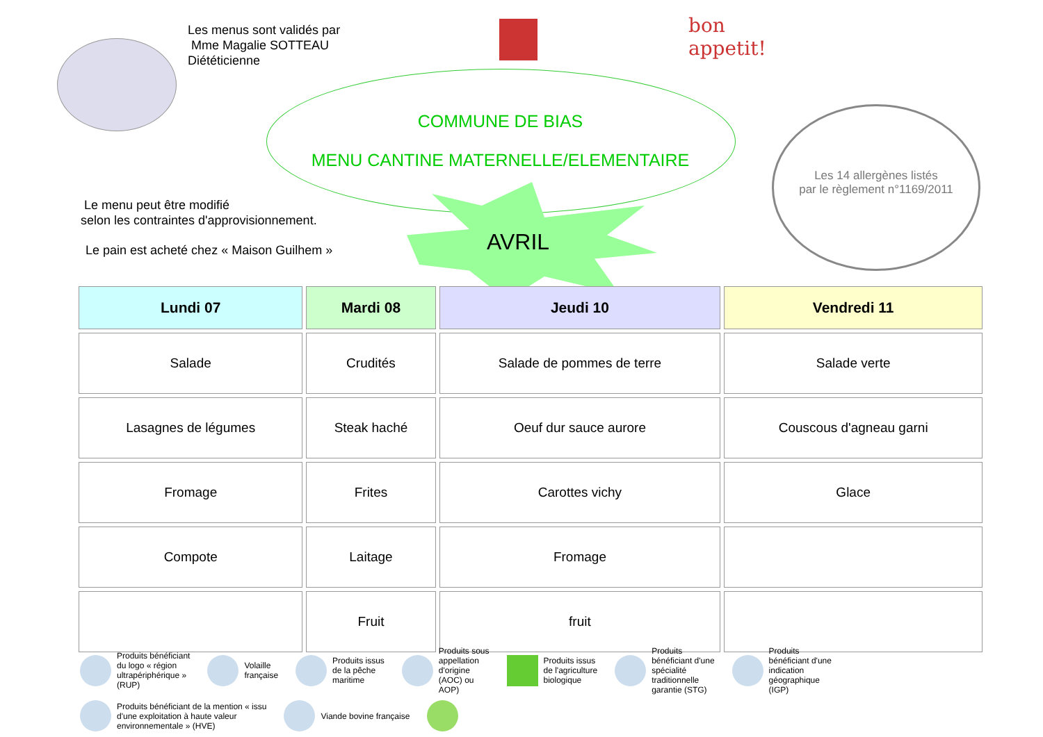Les menus sont validés par
Mme Magalie SOTTEAU
Diététicienne
bon
appetit!
COMMUNE DE BIAS
MENU CANTINE MATERNELLE/ELEMENTAIRE
Le menu peut être modifié
selon les contraintes d'approvisionnement.
Le pain est acheté chez « Maison Guilhem »
AVRIL
Les 14 allergènes listés
par le règlement n°1169/2011
| Lundi 07 | Mardi 08 | Jeudi 10 | Vendredi 11 |
| --- | --- | --- | --- |
| Salade | Crudités | Salade de pommes de terre | Salade verte |
| Lasagnes de légumes | Steak haché | Oeuf dur sauce aurore | Couscous d'agneau garni |
| Fromage | Frites | Carottes vichy | Glace |
| Compote | Laitage | Fromage | |
| | Fruit | fruit | |
Produits bénéficiant
du logo « région
ultrapériphérique »
(RUP)
Volaille
française
Produits issus
de la pêche
maritime
Produits sous
appellation
d'origine
(AOC) ou
AOP)
Produits issus
de l'agriculture
biologique
Produits
bénéficiant d'une
spécialité
traditionnelle
garantie (STG)
Produits
bénéficiant d'une
indication
géographique
(IGP)
Produits bénéficiant de la mention « issu
d'une exploitation à haute valeur
environnementale » (HVE)
Viande bovine française